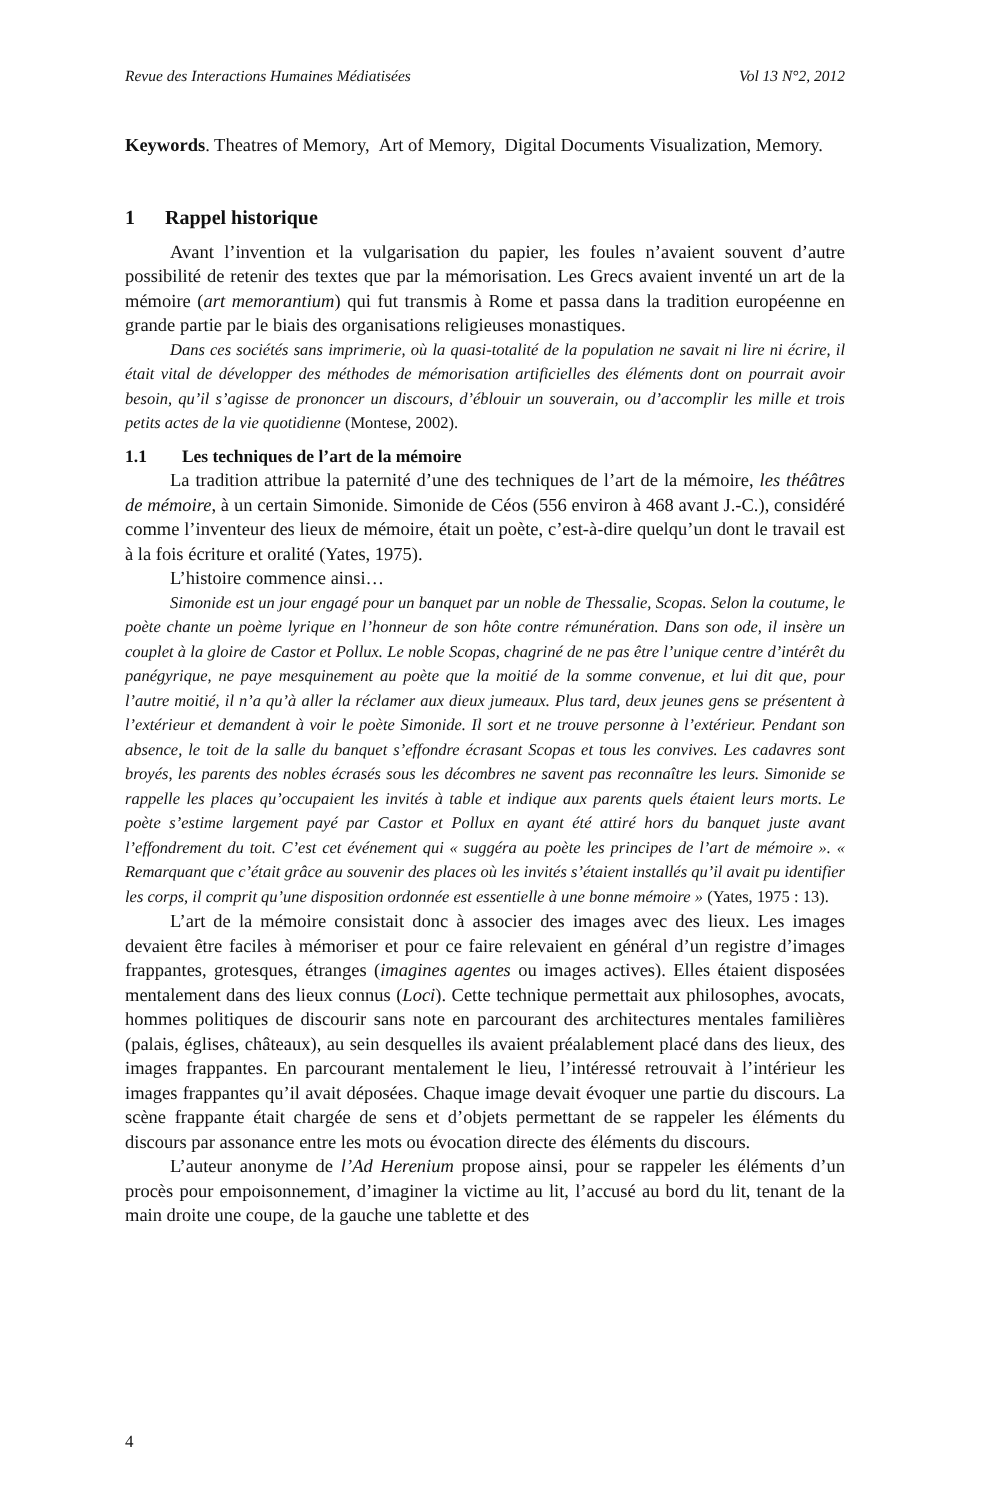Revue des Interactions Humaines Médiatisées Vol 13 N°2, 2012
Keywords. Theatres of Memory, Art of Memory, Digital Documents Visualization, Memory.
1 Rappel historique
Avant l’invention et la vulgarisation du papier, les foules n’avaient souvent d’autre possibilité de retenir des textes que par la mémorisation. Les Grecs avaient inventé un art de la mémoire (art memorantium) qui fut transmis à Rome et passa dans la tradition européenne en grande partie par le biais des organisations religieuses monastiques.
Dans ces sociétés sans imprimerie, où la quasi-totalité de la population ne savait ni lire ni écrire, il était vital de développer des méthodes de mémorisation artificielles des éléments dont on pourrait avoir besoin, qu’il s’agisse de prononcer un discours, d’éblouir un souverain, ou d’accomplir les mille et trois petits actes de la vie quotidienne (Montese, 2002).
1.1 Les techniques de l’art de la mémoire
La tradition attribue la paternité d’une des techniques de l’art de la mémoire, les théâtres de mémoire, à un certain Simonide. Simonide de Céos (556 environ à 468 avant J.-C.), considéré comme l’inventeur des lieux de mémoire, était un poète, c’est-à-dire quelqu’un dont le travail est à la fois écriture et oralité (Yates, 1975).
L’histoire commence ainsi…
Simonide est un jour engagé pour un banquet par un noble de Thessalie, Scopas. Selon la coutume, le poète chante un poème lyrique en l’honneur de son hôte contre rémunération. Dans son ode, il insère un couplet à la gloire de Castor et Pollux. Le noble Scopas, chagriné de ne pas être l’unique centre d’intérêt du panégyrique, ne paye mesquinement au poète que la moitié de la somme convenue, et lui dit que, pour l’autre moitié, il n’a qu’à aller la réclamer aux dieux jumeaux. Plus tard, deux jeunes gens se présentent à l’extérieur et demandent à voir le poète Simonide. Il sort et ne trouve personne à l’extérieur. Pendant son absence, le toit de la salle du banquet s’effondre écrasant Scopas et tous les convives. Les cadavres sont broyés, les parents des nobles écrasés sous les décombres ne savent pas reconnaître les leurs. Simonide se rappelle les places qu’occupaient les invités à table et indique aux parents quels étaient leurs morts. Le poète s’estime largement payé par Castor et Pollux en ayant été attiré hors du banquet juste avant l’effondrement du toit. C’est cet événement qui « suggéra au poète les principes de l’art de mémoire ». « Remarquant que c’était grâce au souvenir des places où les invités s’étaient installés qu’il avait pu identifier les corps, il comprit qu’une disposition ordonnée est essentielle à une bonne mémoire » (Yates, 1975 : 13).
L’art de la mémoire consistait donc à associer des images avec des lieux. Les images devaient être faciles à mémoriser et pour ce faire relevaient en général d’un registre d’images frappantes, grotesques, étranges (imagines agentes ou images actives). Elles étaient disposées mentalement dans des lieux connus (Loci). Cette technique permettait aux philosophes, avocats, hommes politiques de discourir sans note en parcourant des architectures mentales familières (palais, églises, châteaux), au sein desquelles ils avaient préalablement placé dans des lieux, des images frappantes. En parcourant mentalement le lieu, l’intéressé retrouvait à l’intérieur les images frappantes qu’il avait déposées. Chaque image devait évoquer une partie du discours. La scène frappante était chargée de sens et d’objets permettant de se rappeler les éléments du discours par assonance entre les mots ou évocation directe des éléments du discours.
L’auteur anonyme de l’Ad Herenium propose ainsi, pour se rappeler les éléments d’un procès pour empoisonnement, d’imaginer la victime au lit, l’accusé au bord du lit, tenant de la main droite une coupe, de la gauche une tablette et des
4